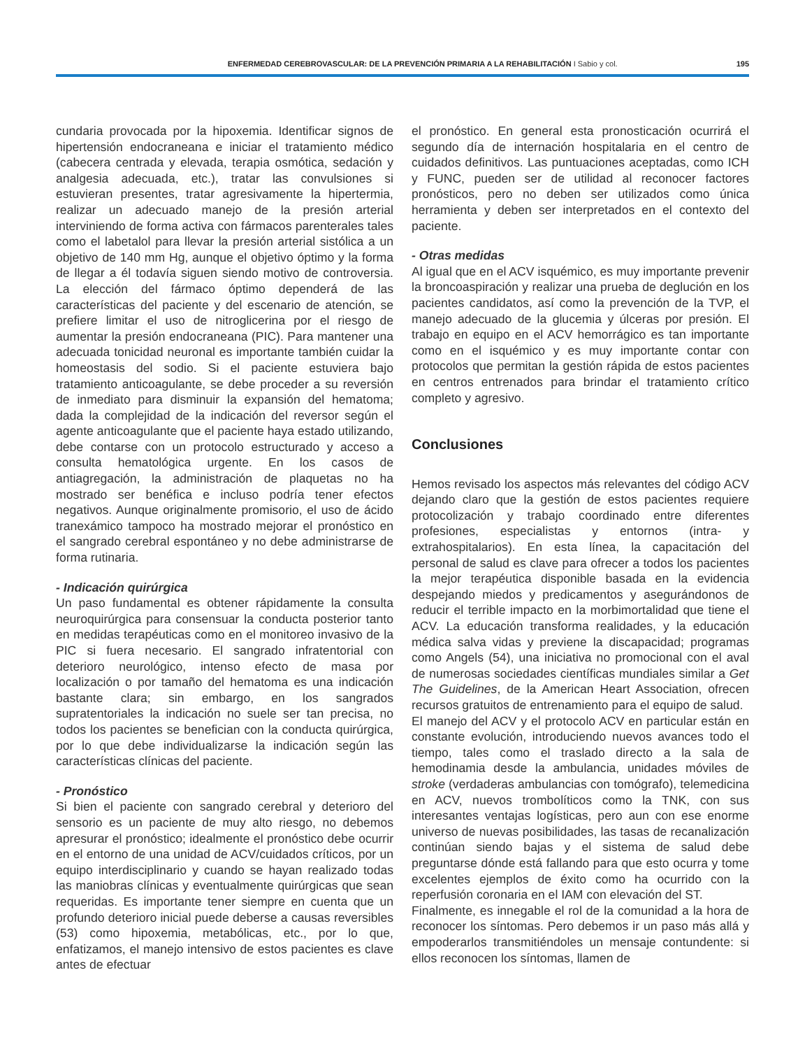ENFERMEDAD CEREBROVASCULAR: DE LA PREVENCIÓN PRIMARIA A LA REHABILITACIÓN I Sabio y col. 195
cundaria provocada por la hipoxemia. Identificar signos de hipertensión endocraneana e iniciar el tratamiento médico (cabecera centrada y elevada, terapia osmótica, sedación y analgesia adecuada, etc.), tratar las convulsiones si estuvieran presentes, tratar agresivamente la hipertermia, realizar un adecuado manejo de la presión arterial interviniendo de forma activa con fármacos parenterales tales como el labetalol para llevar la presión arterial sistólica a un objetivo de 140 mm Hg, aunque el objetivo óptimo y la forma de llegar a él todavía siguen siendo motivo de controversia. La elección del fármaco óptimo dependerá de las características del paciente y del escenario de atención, se prefiere limitar el uso de nitroglicerina por el riesgo de aumentar la presión endocraneana (PIC). Para mantener una adecuada tonicidad neuronal es importante también cuidar la homeostasis del sodio. Si el paciente estuviera bajo tratamiento anticoagulante, se debe proceder a su reversión de inmediato para disminuir la expansión del hematoma; dada la complejidad de la indicación del reversor según el agente anticoagulante que el paciente haya estado utilizando, debe contarse con un protocolo estructurado y acceso a consulta hematológica urgente. En los casos de antiagregación, la administración de plaquetas no ha mostrado ser benéfica e incluso podría tener efectos negativos. Aunque originalmente promisorio, el uso de ácido tranexámico tampoco ha mostrado mejorar el pronóstico en el sangrado cerebral espontáneo y no debe administrarse de forma rutinaria.
- Indicación quirúrgica
Un paso fundamental es obtener rápidamente la consulta neuroquirúrgica para consensuar la conducta posterior tanto en medidas terapéuticas como en el monitoreo invasivo de la PIC si fuera necesario. El sangrado infratentorial con deterioro neurológico, intenso efecto de masa por localización o por tamaño del hematoma es una indicación bastante clara; sin embargo, en los sangrados supratentoriales la indicación no suele ser tan precisa, no todos los pacientes se benefician con la conducta quirúrgica, por lo que debe individualizarse la indicación según las características clínicas del paciente.
- Pronóstico
Si bien el paciente con sangrado cerebral y deterioro del sensorio es un paciente de muy alto riesgo, no debemos apresurar el pronóstico; idealmente el pronóstico debe ocurrir en el entorno de una unidad de ACV/cuidados críticos, por un equipo interdisciplinario y cuando se hayan realizado todas las maniobras clínicas y eventualmente quirúrgicas que sean requeridas. Es importante tener siempre en cuenta que un profundo deterioro inicial puede deberse a causas reversibles (53) como hipoxemia, metabólicas, etc., por lo que, enfatizamos, el manejo intensivo de estos pacientes es clave antes de efectuar
el pronóstico. En general esta pronosticación ocurrirá el segundo día de internación hospitalaria en el centro de cuidados definitivos. Las puntuaciones aceptadas, como ICH y FUNC, pueden ser de utilidad al reconocer factores pronósticos, pero no deben ser utilizados como única herramienta y deben ser interpretados en el contexto del paciente.
- Otras medidas
Al igual que en el ACV isquémico, es muy importante prevenir la broncoaspiración y realizar una prueba de deglución en los pacientes candidatos, así como la prevención de la TVP, el manejo adecuado de la glucemia y úlceras por presión. El trabajo en equipo en el ACV hemorrágico es tan importante como en el isquémico y es muy importante contar con protocolos que permitan la gestión rápida de estos pacientes en centros entrenados para brindar el tratamiento crítico completo y agresivo.
Conclusiones
Hemos revisado los aspectos más relevantes del código ACV dejando claro que la gestión de estos pacientes requiere protocolización y trabajo coordinado entre diferentes profesiones, especialistas y entornos (intra- y extrahospitalarios). En esta línea, la capacitación del personal de salud es clave para ofrecer a todos los pacientes la mejor terapéutica disponible basada en la evidencia despejando miedos y predicamentos y asegurándonos de reducir el terrible impacto en la morbimortalidad que tiene el ACV. La educación transforma realidades, y la educación médica salva vidas y previene la discapacidad; programas como Angels (54), una iniciativa no promocional con el aval de numerosas sociedades científicas mundiales similar a Get The Guidelines, de la American Heart Association, ofrecen recursos gratuitos de entrenamiento para el equipo de salud.
El manejo del ACV y el protocolo ACV en particular están en constante evolución, introduciendo nuevos avances todo el tiempo, tales como el traslado directo a la sala de hemodinamia desde la ambulancia, unidades móviles de stroke (verdaderas ambulancias con tomógrafo), telemedicina en ACV, nuevos trombolíticos como la TNK, con sus interesantes ventajas logísticas, pero aun con ese enorme universo de nuevas posibilidades, las tasas de recanalización continúan siendo bajas y el sistema de salud debe preguntarse dónde está fallando para que esto ocurra y tome excelentes ejemplos de éxito como ha ocurrido con la reperfusión coronaria en el IAM con elevación del ST.
Finalmente, es innegable el rol de la comunidad a la hora de reconocer los síntomas. Pero debemos ir un paso más allá y empoderarlos transmitiéndoles un mensaje contundente: si ellos reconocen los síntomas, llamen de